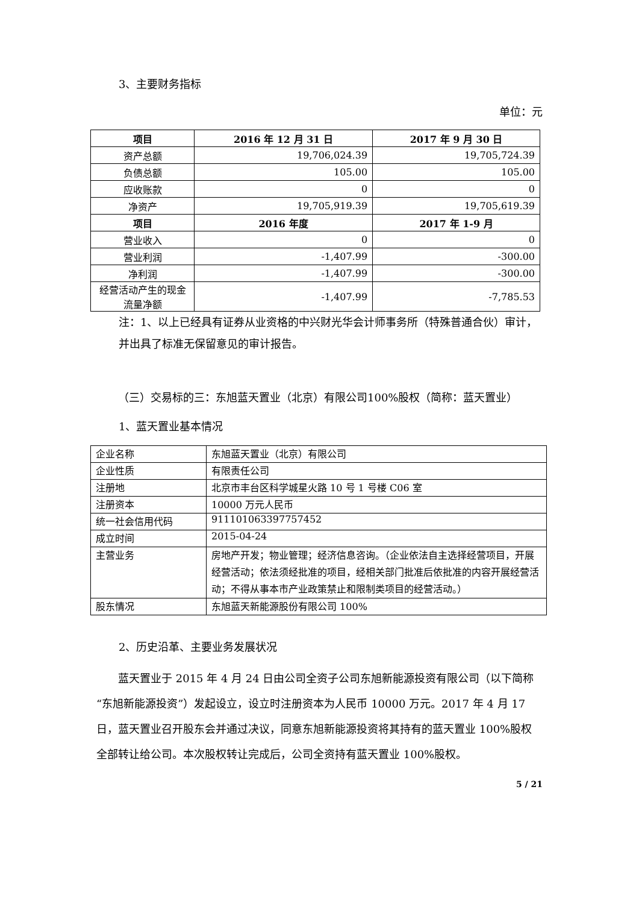3、主要财务指标
单位：元
| 项目 | 2016 年 12 月 31 日 | 2017 年 9 月 30 日 |
| --- | --- | --- |
| 资产总额 | 19,706,024.39 | 19,705,724.39 |
| 负债总额 | 105.00 | 105.00 |
| 应收账款 | 0 | 0 |
| 净资产 | 19,705,919.39 | 19,705,619.39 |
| 项目 | 2016 年度 | 2017 年 1-9 月 |
| 营业收入 | 0 | 0 |
| 营业利润 | -1,407.99 | -300.00 |
| 净利润 | -1,407.99 | -300.00 |
| 经营活动产生的现金流量净额 | -1,407.99 | -7,785.53 |
注：1、以上已经具有证券从业资格的中兴财光华会计师事务所（特殊普通合伙）审计，并出具了标准无保留意见的审计报告。
（三）交易标的三：东旭蓝天置业（北京）有限公司100%股权（简称：蓝天置业）
1、蓝天置业基本情况
| 企业名称 | 东旭蓝天置业（北京）有限公司 |
| 企业性质 | 有限责任公司 |
| 注册地 | 北京市丰台区科学城星火路 10 号 1 号楼 C06 室 |
| 注册资本 | 10000 万元人民币 |
| 统一社会信用代码 | 911101063397757452 |
| 成立时间 | 2015-04-24 |
| 主营业务 | 房地产开发；物业管理；经济信息咨询。（企业依法自主选择经营项目，开展经营活动；依法须经批准的项目，经相关部门批准后依批准的内容开展经营活动；不得从事本市产业政策禁止和限制类项目的经营活动。） |
| 股东情况 | 东旭蓝天新能源股份有限公司 100% |
2、历史沿革、主要业务发展状况
蓝天置业于 2015 年 4 月 24 日由公司全资子公司东旭新能源投资有限公司（以下简称“东旭新能源投资”）发起设立，设立时注册资本为人民币 10000 万元。2017 年 4 月 17 日，蓝天置业召开股东会并通过决议，同意东旭新能源投资将其持有的蓝天置业 100%股权全部转让给公司。本次股权转让完成后，公司全资持有蓝天置业 100%股权。
5 / 21